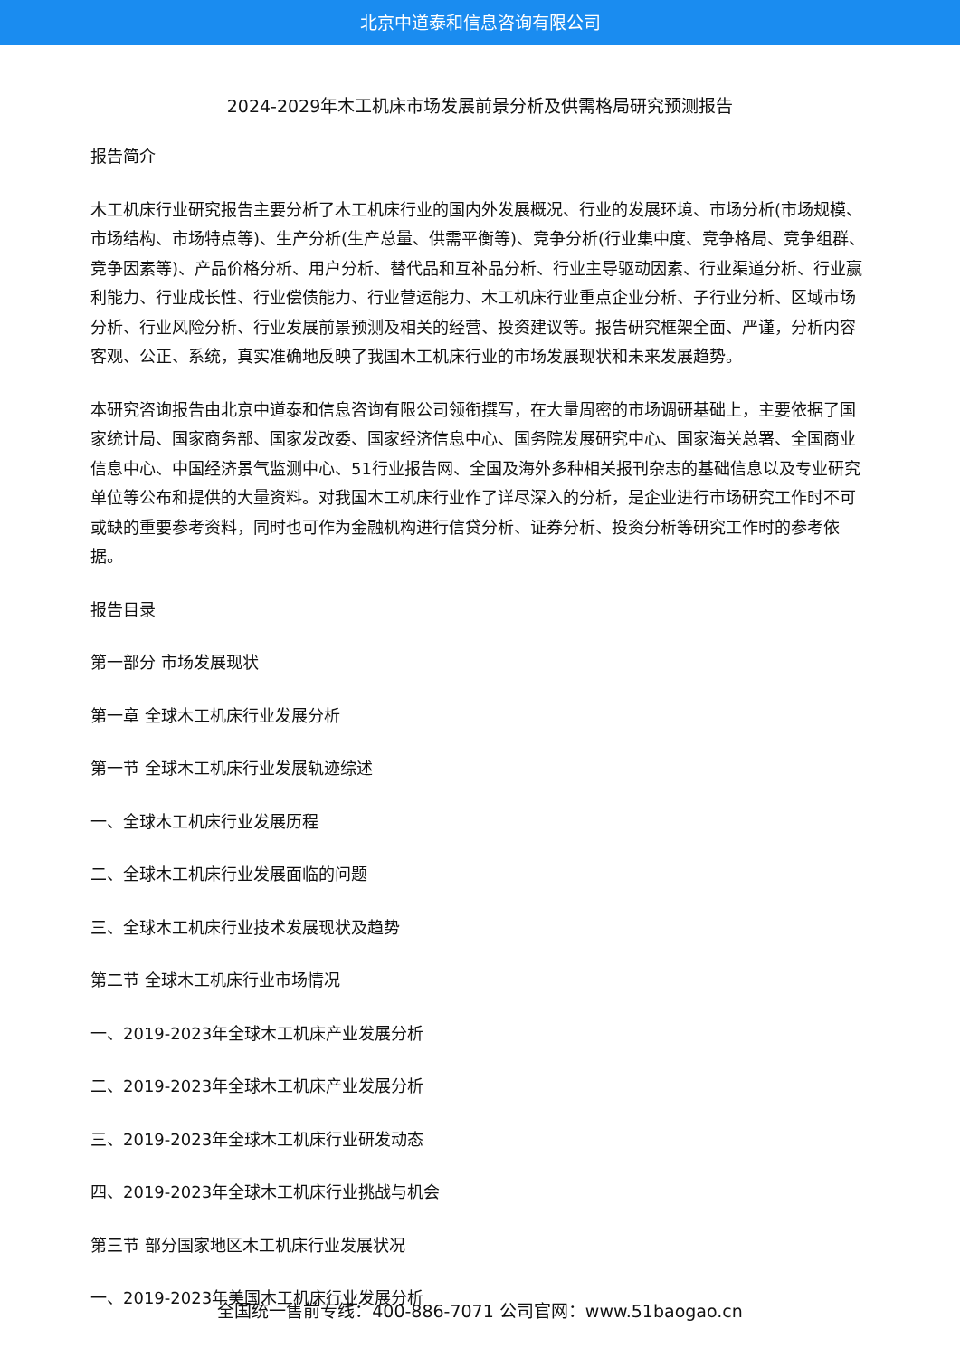北京中道泰和信息咨询有限公司
2024-2029年木工机床市场发展前景分析及供需格局研究预测报告
报告简介
木工机床行业研究报告主要分析了木工机床行业的国内外发展概况、行业的发展环境、市场分析(市场规模、市场结构、市场特点等)、生产分析(生产总量、供需平衡等)、竞争分析(行业集中度、竞争格局、竞争组群、竞争因素等)、产品价格分析、用户分析、替代品和互补品分析、行业主导驱动因素、行业渠道分析、行业赢利能力、行业成长性、行业偿债能力、行业营运能力、木工机床行业重点企业分析、子行业分析、区域市场分析、行业风险分析、行业发展前景预测及相关的经营、投资建议等。报告研究框架全面、严谨，分析内容客观、公正、系统，真实准确地反映了我国木工机床行业的市场发展现状和未来发展趋势。
本研究咨询报告由北京中道泰和信息咨询有限公司领衔撰写，在大量周密的市场调研基础上，主要依据了国家统计局、国家商务部、国家发改委、国家经济信息中心、国务院发展研究中心、国家海关总署、全国商业信息中心、中国经济景气监测中心、51行业报告网、全国及海外多种相关报刊杂志的基础信息以及专业研究单位等公布和提供的大量资料。对我国木工机床行业作了详尽深入的分析，是企业进行市场研究工作时不可或缺的重要参考资料，同时也可作为金融机构进行信贷分析、证券分析、投资分析等研究工作时的参考依据。
报告目录
第一部分 市场发展现状
第一章 全球木工机床行业发展分析
第一节 全球木工机床行业发展轨迹综述
一、全球木工机床行业发展历程
二、全球木工机床行业发展面临的问题
三、全球木工机床行业技术发展现状及趋势
第二节 全球木工机床行业市场情况
一、2019-2023年全球木工机床产业发展分析
二、2019-2023年全球木工机床产业发展分析
三、2019-2023年全球木工机床行业研发动态
四、2019-2023年全球木工机床行业挑战与机会
第三节 部分国家地区木工机床行业发展状况
一、2019-2023年美国木工机床行业发展分析
全国统一售前专线：400-886-7071 公司官网：www.51baogao.cn